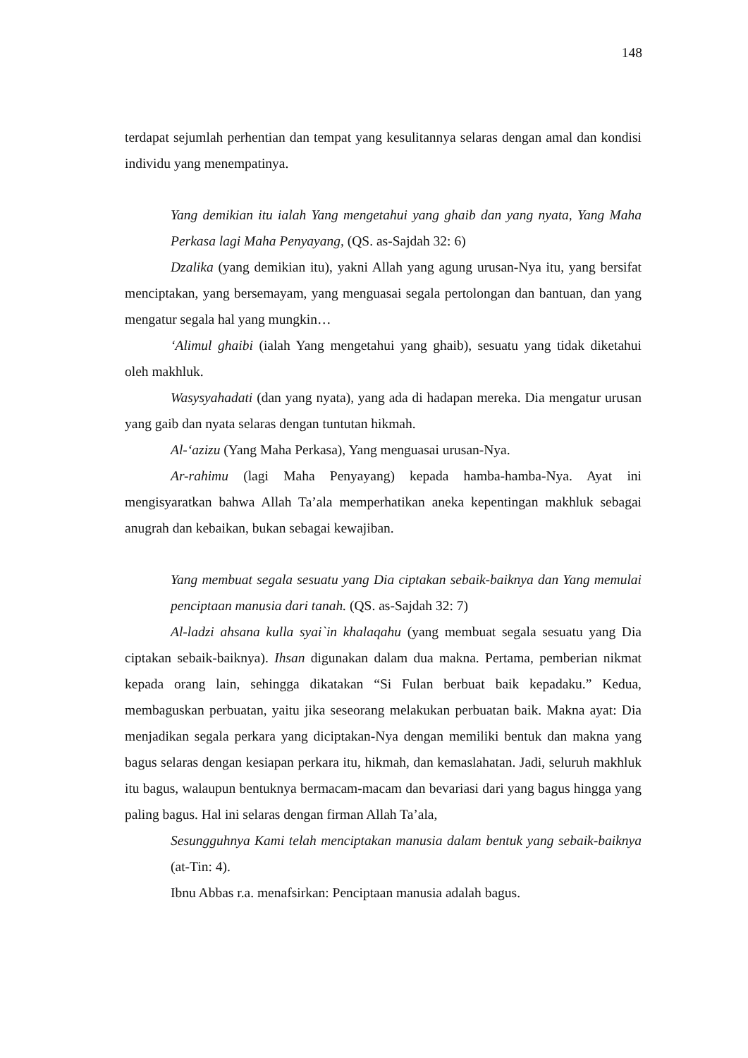148
terdapat sejumlah perhentian dan tempat yang kesulitannya selaras dengan amal dan kondisi individu yang menempatinya.
Yang demikian itu ialah Yang mengetahui yang ghaib dan yang nyata, Yang Maha Perkasa lagi Maha Penyayang, (QS. as-Sajdah 32: 6)
Dzalika (yang demikian itu), yakni Allah yang agung urusan-Nya itu, yang bersifat menciptakan, yang bersemayam, yang menguasai segala pertolongan dan bantuan, dan yang mengatur segala hal yang mungkin…
‘Alimul ghaibi (ialah Yang mengetahui yang ghaib), sesuatu yang tidak diketahui oleh makhluk.
Wasysyahadati (dan yang nyata), yang ada di hadapan mereka. Dia mengatur urusan yang gaib dan nyata selaras dengan tuntutan hikmah.
Al-‘azizu (Yang Maha Perkasa), Yang menguasai urusan-Nya.
Ar-rahimu (lagi Maha Penyayang) kepada hamba-hamba-Nya. Ayat ini mengisyaratkan bahwa Allah Ta’ala memperhatikan aneka kepentingan makhluk sebagai anugrah dan kebaikan, bukan sebagai kewajiban.
Yang membuat segala sesuatu yang Dia ciptakan sebaik-baiknya dan Yang memulai penciptaan manusia dari tanah. (QS. as-Sajdah 32: 7)
Al-ladzi ahsana kulla syai`in khalaqahu (yang membuat segala sesuatu yang Dia ciptakan sebaik-baiknya). Ihsan digunakan dalam dua makna. Pertama, pemberian nikmat kepada orang lain, sehingga dikatakan “Si Fulan berbuat baik kepadaku.” Kedua, membaguskan perbuatan, yaitu jika seseorang melakukan perbuatan baik. Makna ayat: Dia menjadikan segala perkara yang diciptakan-Nya dengan memiliki bentuk dan makna yang bagus selaras dengan kesiapan perkara itu, hikmah, dan kemaslahatan. Jadi, seluruh makhluk itu bagus, walaupun bentuknya bermacam-macam dan bevariasi dari yang bagus hingga yang paling bagus. Hal ini selaras dengan firman Allah Ta’ala,
Sesungguhnya Kami telah menciptakan manusia dalam bentuk yang sebaik-baiknya (at-Tin: 4).
Ibnu Abbas r.a. menafsirkan: Penciptaan manusia adalah bagus.